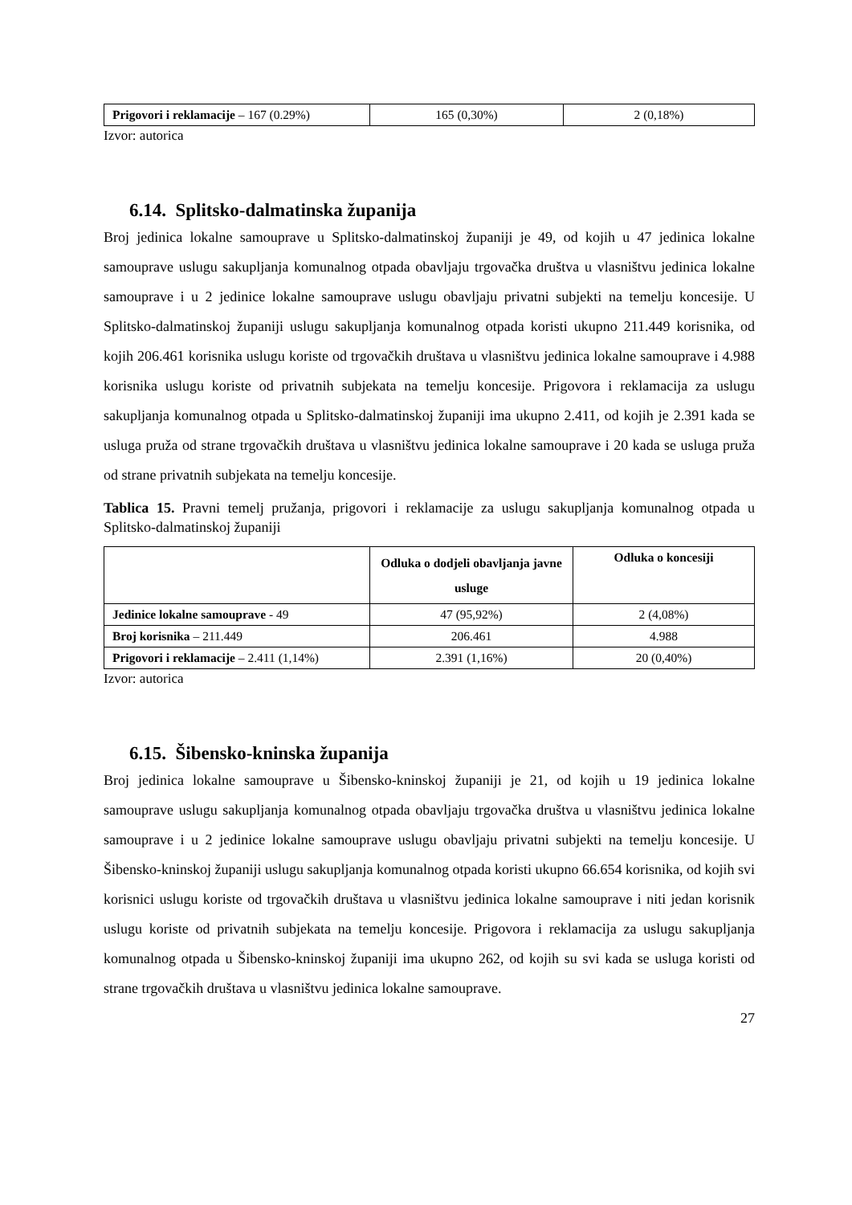| Prigovori i reklamacije – 167 (0.29%) | 165 (0,30%) | 2 (0,18%) |
Izvor: autorica
6.14. Splitsko-dalmatinska županija
Broj jedinica lokalne samouprave u Splitsko-dalmatinskoj županiji je 49, od kojih u 47 jedinica lokalne samouprave uslugu sakupljanja komunalnog otpada obavljaju trgovačka društva u vlasništvu jedinica lokalne samouprave i u 2 jedinice lokalne samouprave uslugu obavljaju privatni subjekti na temelju koncesije. U Splitsko-dalmatinskoj županiji uslugu sakupljanja komunalnog otpada koristi ukupno 211.449 korisnika, od kojih 206.461 korisnika uslugu koriste od trgovačkih društava u vlasništvu jedinica lokalne samouprave i 4.988 korisnika uslugu koriste od privatnih subjekata na temelju koncesije. Prigovora i reklamacija za uslugu sakupljanja komunalnog otpada u Splitsko-dalmatinskoj županiji ima ukupno 2.411, od kojih je 2.391 kada se usluga pruža od strane trgovačkih društava u vlasništvu jedinica lokalne samouprave i 20 kada se usluga pruža od strane privatnih subjekata na temelju koncesije.
Tablica 15. Pravni temelj pružanja, prigovori i reklamacije za uslugu sakupljanja komunalnog otpada u Splitsko-dalmatinskoj županiji
| | Odluka o dodjeli obavljanja javne usluge | Odluka o koncesiji |
| --- | --- | --- |
| Jedinice lokalne samouprave - 49 | 47 (95,92%) | 2 (4,08%) |
| Broj korisnika – 211.449 | 206.461 | 4.988 |
| Prigovori i reklamacije – 2.411 (1,14%) | 2.391 (1,16%) | 20 (0,40%) |
Izvor: autorica
6.15. Šibensko-kninska županija
Broj jedinica lokalne samouprave u Šibensko-kninskoj županiji je 21, od kojih u 19 jedinica lokalne samouprave uslugu sakupljanja komunalnog otpada obavljaju trgovačka društva u vlasništvu jedinica lokalne samouprave i u 2 jedinice lokalne samouprave uslugu obavljaju privatni subjekti na temelju koncesije. U Šibensko-kninskoj županiji uslugu sakupljanja komunalnog otpada koristi ukupno 66.654 korisnika, od kojih svi korisnici uslugu koriste od trgovačkih društava u vlasništvu jedinica lokalne samouprave i niti jedan korisnik uslugu koriste od privatnih subjekata na temelju koncesije. Prigovora i reklamacija za uslugu sakupljanja komunalnog otpada u Šibensko-kninskoj županiji ima ukupno 262, od kojih su svi kada se usluga koristi od strane trgovačkih društava u vlasništvu jedinica lokalne samouprave.
27